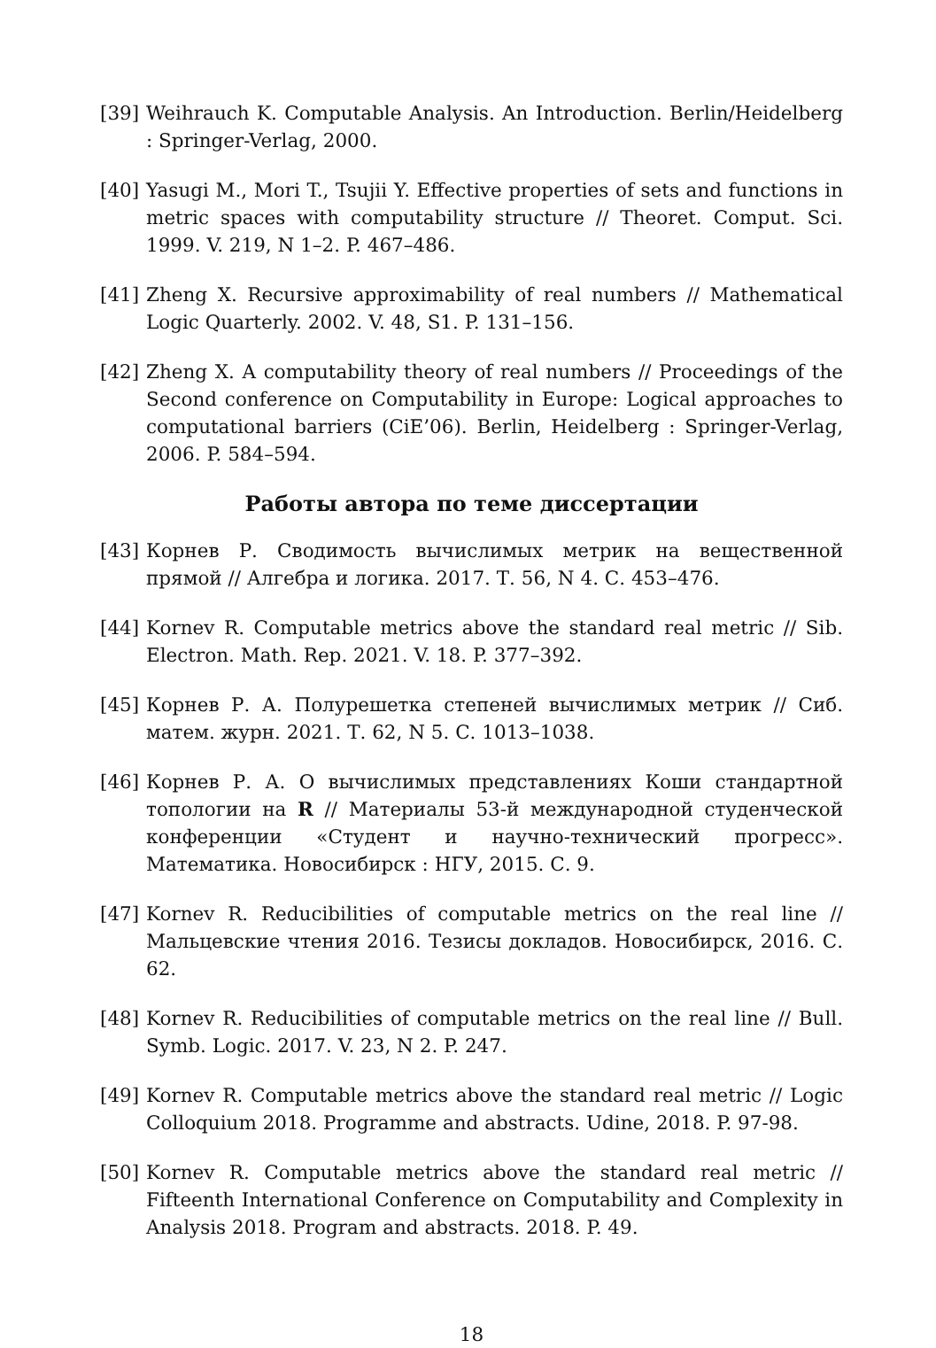[39] Weihrauch K. Computable Analysis. An Introduction. Berlin/Heidelberg : Springer-Verlag, 2000.
[40] Yasugi M., Mori T., Tsujii Y. Effective properties of sets and functions in metric spaces with computability structure // Theoret. Comput. Sci. 1999. V. 219, N 1–2. P. 467–486.
[41] Zheng X. Recursive approximability of real numbers // Mathematical Logic Quarterly. 2002. V. 48, S1. P. 131–156.
[42] Zheng X. A computability theory of real numbers // Proceedings of the Second conference on Computability in Europe: Logical approaches to computational barriers (CiE’06). Berlin, Heidelberg : Springer-Verlag, 2006. P. 584–594.
Работы автора по теме диссертации
[43] Корнев Р. Сводимость вычислимых метрик на вещественной прямой // Алгебра и логика. 2017. Т. 56, N 4. С. 453–476.
[44] Kornev R. Computable metrics above the standard real metric // Sib. Electron. Math. Rep. 2021. V. 18. P. 377–392.
[45] Корнев Р. А. Полурешетка степеней вычислимых метрик // Сиб. матем. журн. 2021. Т. 62, N 5. С. 1013–1038.
[46] Корнев Р. А. О вычислимых представлениях Коши стандартной топологии на R // Материалы 53-й международной студенческой конференции «Студент и научно-технический прогресс». Математика. Новосибирск : НГУ, 2015. С. 9.
[47] Kornev R. Reducibilities of computable metrics on the real line // Мальцевские чтения 2016. Тезисы докладов. Новосибирск, 2016. С. 62.
[48] Kornev R. Reducibilities of computable metrics on the real line // Bull. Symb. Logic. 2017. V. 23, N 2. P. 247.
[49] Kornev R. Computable metrics above the standard real metric // Logic Colloquium 2018. Programme and abstracts. Udine, 2018. P. 97-98.
[50] Kornev R. Computable metrics above the standard real metric // Fifteenth International Conference on Computability and Complexity in Analysis 2018. Program and abstracts. 2018. P. 49.
18